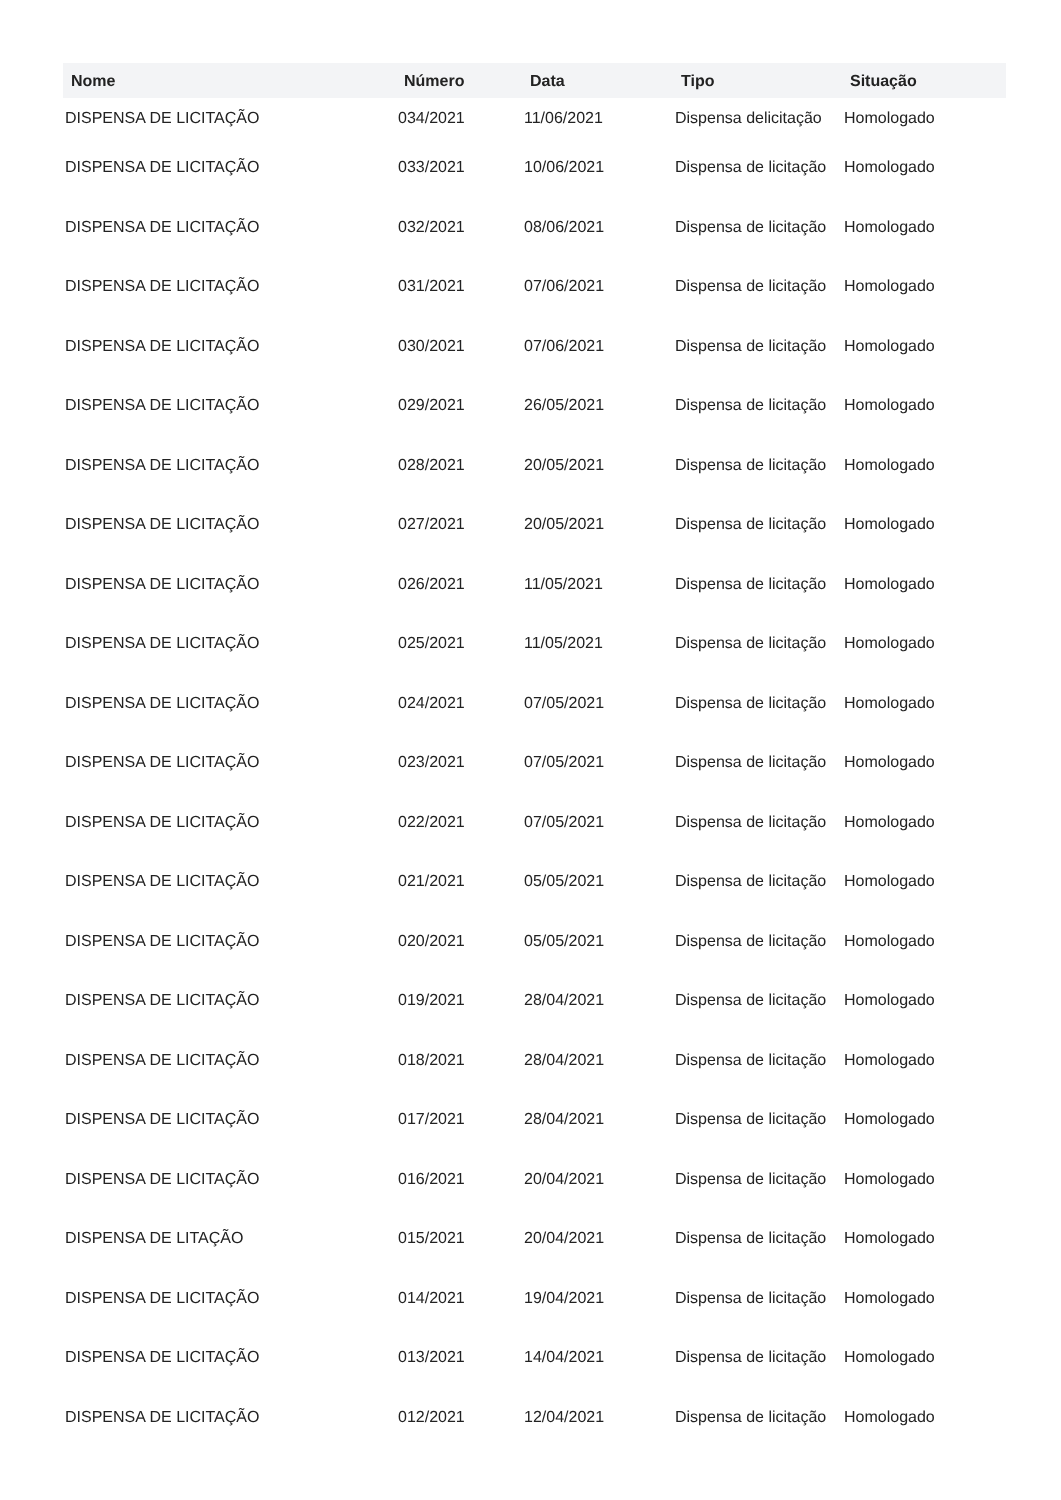| Nome | Número | Data | Tipo | Situação |
| --- | --- | --- | --- | --- |
| DISPENSA DE LICITAÇÃO | 034/2021 | 11/06/2021 | Dispensa delicitação | Homologado |
| DISPENSA DE LICITAÇÃO | 033/2021 | 10/06/2021 | Dispensa de licitação | Homologado |
| DISPENSA DE LICITAÇÃO | 032/2021 | 08/06/2021 | Dispensa de licitação | Homologado |
| DISPENSA DE LICITAÇÃO | 031/2021 | 07/06/2021 | Dispensa de licitação | Homologado |
| DISPENSA DE LICITAÇÃO | 030/2021 | 07/06/2021 | Dispensa de licitação | Homologado |
| DISPENSA DE LICITAÇÃO | 029/2021 | 26/05/2021 | Dispensa de licitação | Homologado |
| DISPENSA DE LICITAÇÃO | 028/2021 | 20/05/2021 | Dispensa de licitação | Homologado |
| DISPENSA DE LICITAÇÃO | 027/2021 | 20/05/2021 | Dispensa de licitação | Homologado |
| DISPENSA DE LICITAÇÃO | 026/2021 | 11/05/2021 | Dispensa de licitação | Homologado |
| DISPENSA DE LICITAÇÃO | 025/2021 | 11/05/2021 | Dispensa de licitação | Homologado |
| DISPENSA DE LICITAÇÃO | 024/2021 | 07/05/2021 | Dispensa de licitação | Homologado |
| DISPENSA DE LICITAÇÃO | 023/2021 | 07/05/2021 | Dispensa de licitação | Homologado |
| DISPENSA DE LICITAÇÃO | 022/2021 | 07/05/2021 | Dispensa de licitação | Homologado |
| DISPENSA DE LICITAÇÃO | 021/2021 | 05/05/2021 | Dispensa de licitação | Homologado |
| DISPENSA DE LICITAÇÃO | 020/2021 | 05/05/2021 | Dispensa de licitação | Homologado |
| DISPENSA DE LICITAÇÃO | 019/2021 | 28/04/2021 | Dispensa de licitação | Homologado |
| DISPENSA DE LICITAÇÃO | 018/2021 | 28/04/2021 | Dispensa de licitação | Homologado |
| DISPENSA DE LICITAÇÃO | 017/2021 | 28/04/2021 | Dispensa de licitação | Homologado |
| DISPENSA DE LICITAÇÃO | 016/2021 | 20/04/2021 | Dispensa de licitação | Homologado |
| DISPENSA DE LITAÇÃO | 015/2021 | 20/04/2021 | Dispensa de licitação | Homologado |
| DISPENSA DE LICITAÇÃO | 014/2021 | 19/04/2021 | Dispensa de licitação | Homologado |
| DISPENSA DE LICITAÇÃO | 013/2021 | 14/04/2021 | Dispensa de licitação | Homologado |
| DISPENSA DE LICITAÇÃO | 012/2021 | 12/04/2021 | Dispensa de licitação | Homologado |